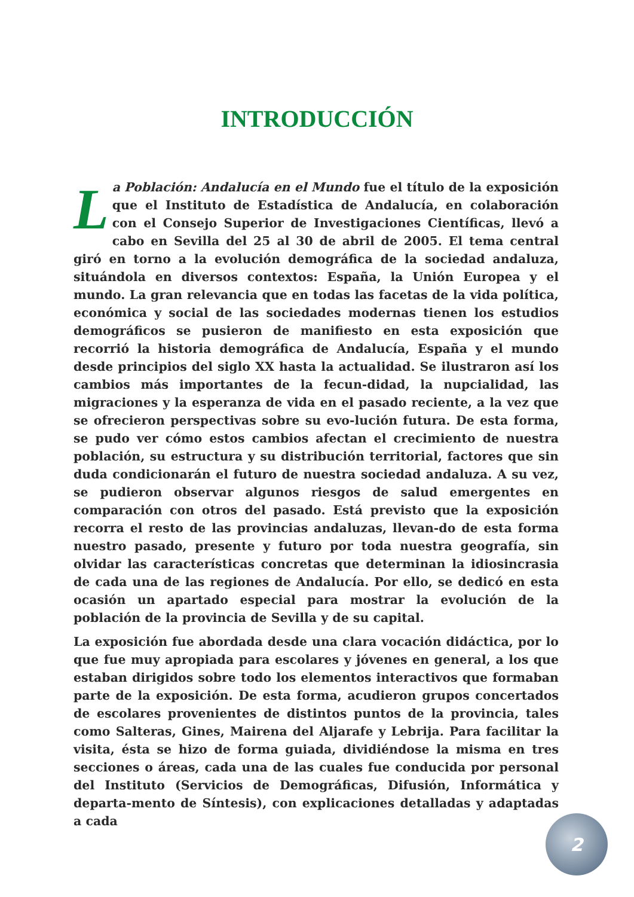INTRODUCCIÓN
La Población: Andalucía en el Mundo fue el título de la exposición que el Instituto de Estadística de Andalucía, en colaboración con el Consejo Superior de Investigaciones Científicas, llevó a cabo en Sevilla del 25 al 30 de abril de 2005. El tema central giró en torno a la evolución demográfica de la sociedad andaluza, situándola en diversos contextos: España, la Unión Europea y el mundo. La gran relevancia que en todas las facetas de la vida política, económica y social de las sociedades modernas tienen los estudios demográficos se pusieron de manifiesto en esta exposición que recorrió la historia demográfica de Andalucía, España y el mundo desde principios del siglo XX hasta la actualidad. Se ilustraron así los cambios más importantes de la fecun-didad, la nupcialidad, las migraciones y la esperanza de vida en el pasado reciente, a la vez que se ofrecieron perspectivas sobre su evo-lución futura. De esta forma, se pudo ver cómo estos cambios afectan el crecimiento de nuestra población, su estructura y su distribución territorial, factores que sin duda condicionarán el futuro de nuestra sociedad andaluza. A su vez, se pudieron observar algunos riesgos de salud emergentes en comparación con otros del pasado. Está previsto que la exposición recorra el resto de las provincias andaluzas, llevan-do de esta forma nuestro pasado, presente y futuro por toda nuestra geografía, sin olvidar las características concretas que determinan la idiosincrasia de cada una de las regiones de Andalucía. Por ello, se dedicó en esta ocasión un apartado especial para mostrar la evolución de la población de la provincia de Sevilla y de su capital.
La exposición fue abordada desde una clara vocación didáctica, por lo que fue muy apropiada para escolares y jóvenes en general, a los que estaban dirigidos sobre todo los elementos interactivos que formaban parte de la exposición. De esta forma, acudieron grupos concertados de escolares provenientes de distintos puntos de la provincia, tales como Salteras, Gines, Mairena del Aljarafe y Lebrija. Para facilitar la visita, ésta se hizo de forma guiada, dividiéndose la misma en tres secciones o áreas, cada una de las cuales fue conducida por personal del Instituto (Servicios de Demográficas, Difusión, Informática y departa-mento de Síntesis), con explicaciones detalladas y adaptadas a cada
2